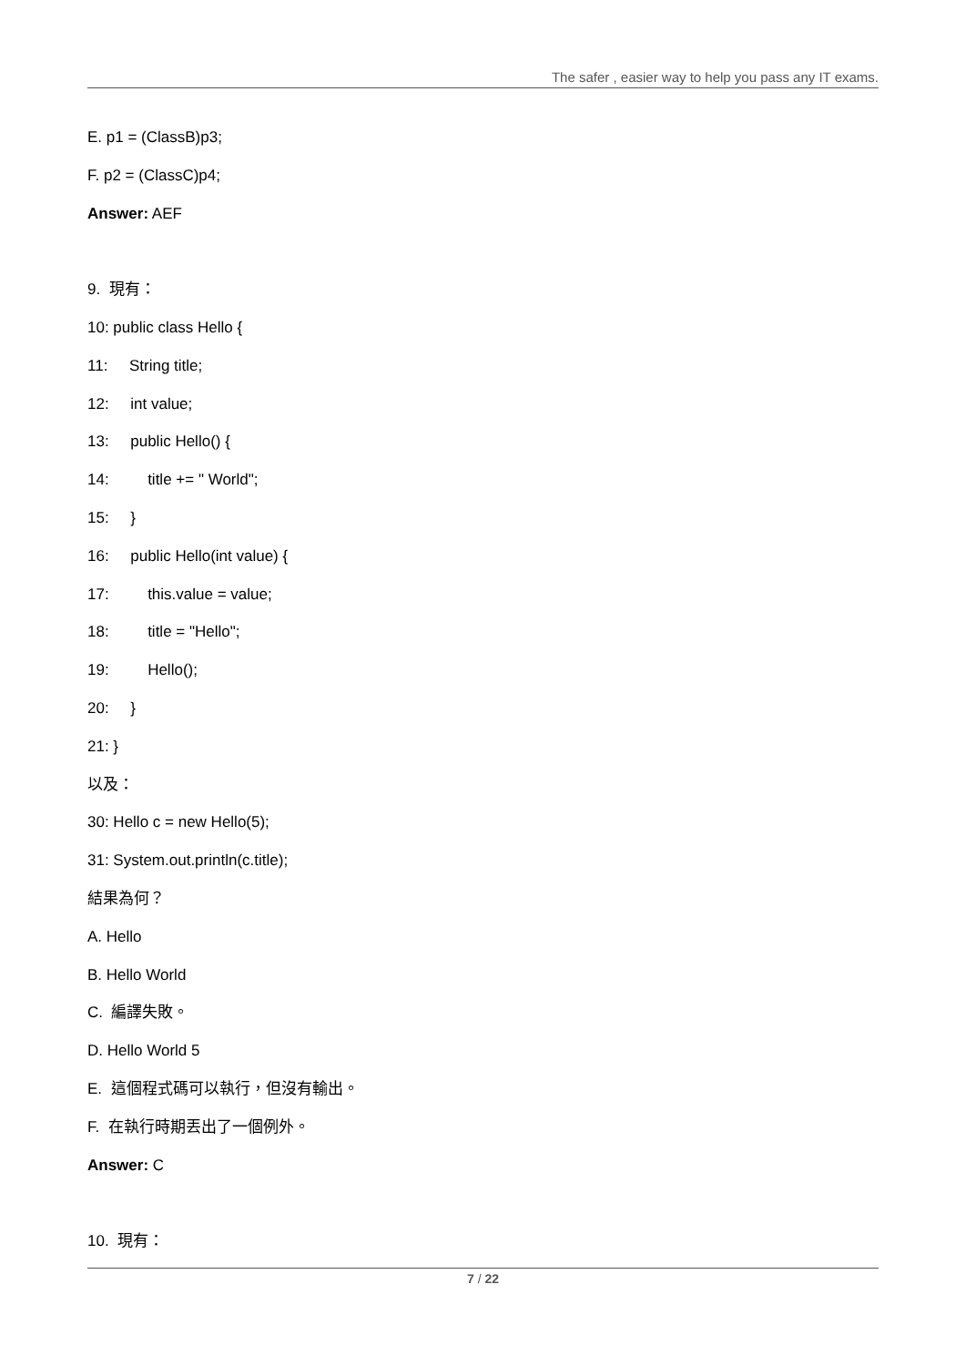The safer , easier way to help you pass any IT exams.
E. p1 = (ClassB)p3;
F. p2 = (ClassC)p4;
Answer: AEF
9. 現有：
10: public class Hello {
11: String title;
12: int value;
13: public Hello() {
14: title += " World";
15: }
16: public Hello(int value) {
17: this.value = value;
18: title = "Hello";
19: Hello();
20: }
21: }
以及：
30: Hello c = new Hello(5);
31: System.out.println(c.title);
結果為何？
A. Hello
B. Hello World
C. 編譯失敗。
D. Hello World 5
E. 這個程式碼可以執行，但沒有輸出。
F. 在執行時期丟出了一個例外。
Answer: C
10. 現有：
7 / 22